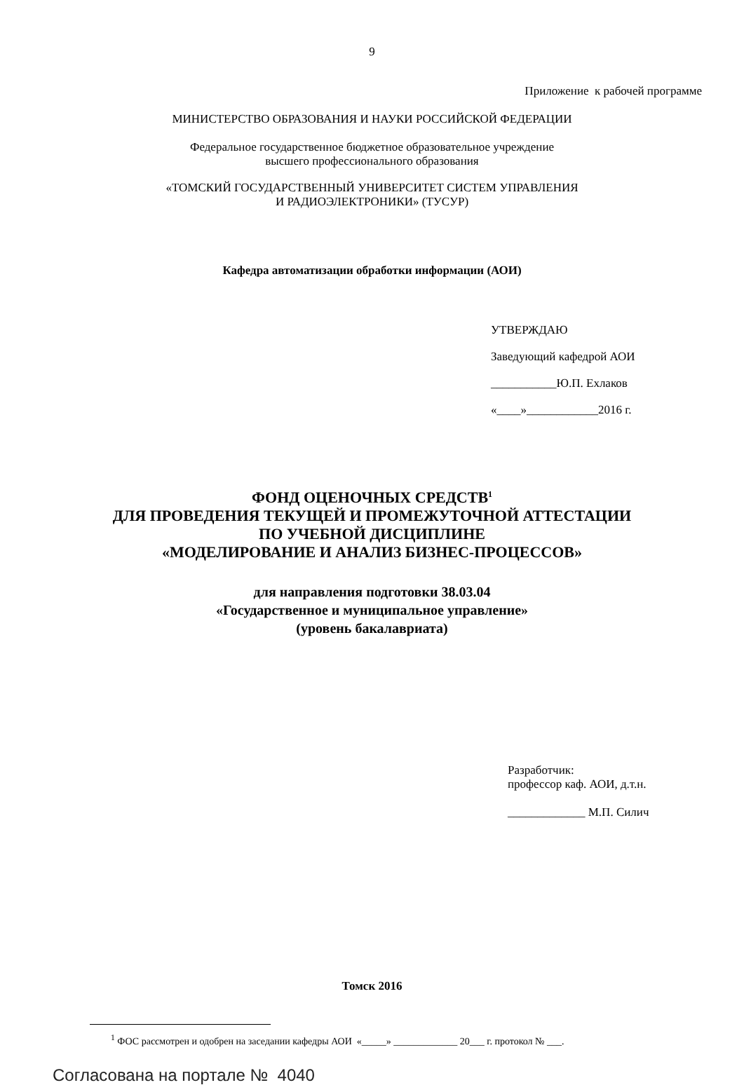9
Приложение к рабочей программе
МИНИСТЕРСТВО ОБРАЗОВАНИЯ И НАУКИ РОССИЙСКОЙ ФЕДЕРАЦИИ
Федеральное государственное бюджетное образовательное учреждение
высшего профессионального образования
«ТОМСКИЙ ГОСУДАРСТВЕННЫЙ УНИВЕРСИТЕТ СИСТЕМ УПРАВЛЕНИЯ
И РАДИОЭЛЕКТРОНИКИ» (ТУСУР)
Кафедра автоматизации обработки информации (АОИ)
УТВЕРЖДАЮ
Заведующий кафедрой АОИ
___________Ю.П. Ехлаков
«____»____________2016 г.
ФОНД ОЦЕНОЧНЫХ СРЕДСТВ<sup>1</sup>
ДЛЯ ПРОВЕДЕНИЯ ТЕКУЩЕЙ И ПРОМЕЖУТОЧНОЙ АТТЕСТАЦИИ
ПО УЧЕБНОЙ ДИСЦИПЛИНЕ
«МОДЕЛИРОВАНИЕ И АНАЛИЗ БИЗНЕС-ПРОЦЕССОВ»
для направления подготовки 38.03.04
«Государственное и муниципальное управление»
(уровень бакалавриата)
Разработчик:
профессор каф. АОИ, д.т.н.
_____________ М.П. Силич
Томск 2016
<sup>1</sup> ФОС рассмотрен и одобрен на заседании кафедры АОИ «_____» _____________ 20___ г. протокол № ___.
Согласована на портале № 4040